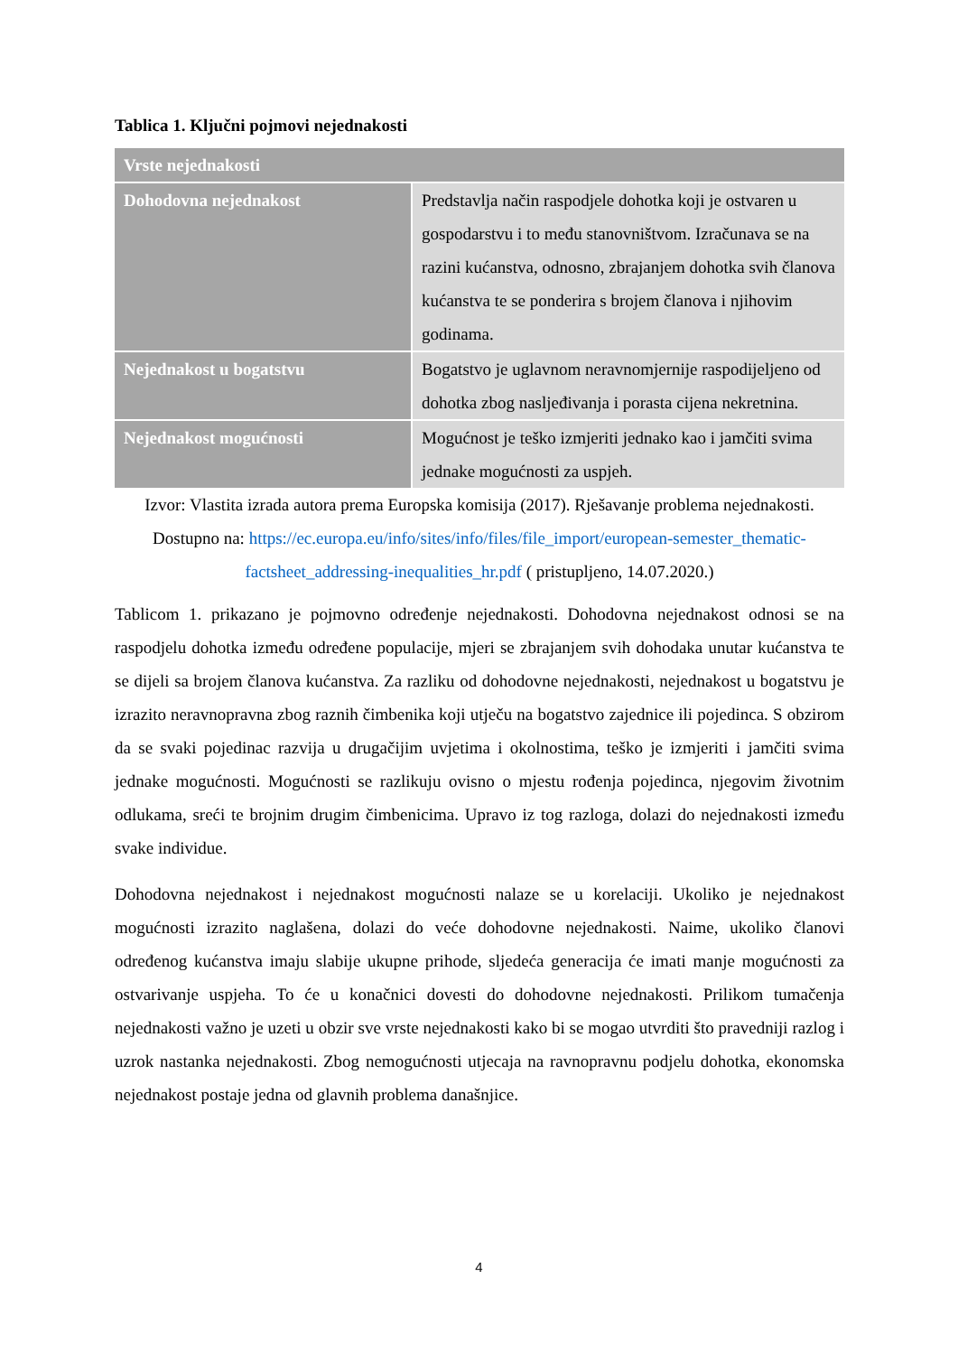Tablica 1. Ključni pojmovi nejednakosti
| Vrste nejednakosti | |
| --- | --- |
| Dohodovna nejednakost | Predstavlja način raspodjele dohotka koji je ostvaren u gospodarstvu i to među stanovništvom. Izračunava se na razini kućanstva, odnosno, zbrajanjem dohotka svih članova kućanstva te se ponderira s brojem članova i njihovim godinama. |
| Nejednakost u bogatstvu | Bogatstvo je uglavnom neravnomjernije raspodijeljeno od dohotka zbog nasljeđivanja i porasta cijena nekretnina. |
| Nejednakost mogućnosti | Mogućnost je teško izmjeriti jednako kao i jamčiti svima jednake mogućnosti za uspjeh. |
Izvor: Vlastita izrada autora prema Europska komisija (2017). Rješavanje problema nejednakosti. Dostupno na: https://ec.europa.eu/info/sites/info/files/file_import/european-semester_thematic-factsheet_addressing-inequalities_hr.pdf ( pristupljeno, 14.07.2020.)
Tablicom 1. prikazano je pojmovno određenje nejednakosti. Dohodovna nejednakost odnosi se na raspodjelu dohotka između određene populacije, mjeri se zbrajanjem svih dohodaka unutar kućanstva te se dijeli sa brojem članova kućanstva. Za razliku od dohodovne nejednakosti, nejednakost u bogatstvu je izrazito neravnopravna zbog raznih čimbenika koji utječu na bogatstvo zajednice ili pojedinca. S obzirom da se svaki pojedinac razvija u drugačijim uvjetima i okolnostima, teško je izmjeriti i jamčiti svima jednake mogućnosti. Mogućnosti se razlikuju ovisno o mjestu rođenja pojedinca, njegovim životnim odlukama, sreći te brojnim drugim čimbenicima. Upravo iz tog razloga, dolazi do nejednakosti između svake individue.
Dohodovna nejednakost i nejednakost mogućnosti nalaze se u korelaciji. Ukoliko je nejednakost mogućnosti izrazito naglašena, dolazi do veće dohodovne nejednakosti. Naime, ukoliko članovi određenog kućanstva imaju slabije ukupne prihode, sljedeća generacija će imati manje mogućnosti za ostvarivanje uspjeha. To će u konačnici dovesti do dohodovne nejednakosti. Prilikom tumačenja nejednakosti važno je uzeti u obzir sve vrste nejednakosti kako bi se mogao utvrditi što pravedniji razlog i uzrok nastanka nejednakosti. Zbog nemogućnosti utjecaja na ravnopravnu podjelu dohotka, ekonomska nejednakost postaje jedna od glavnih problema današnjice.
4